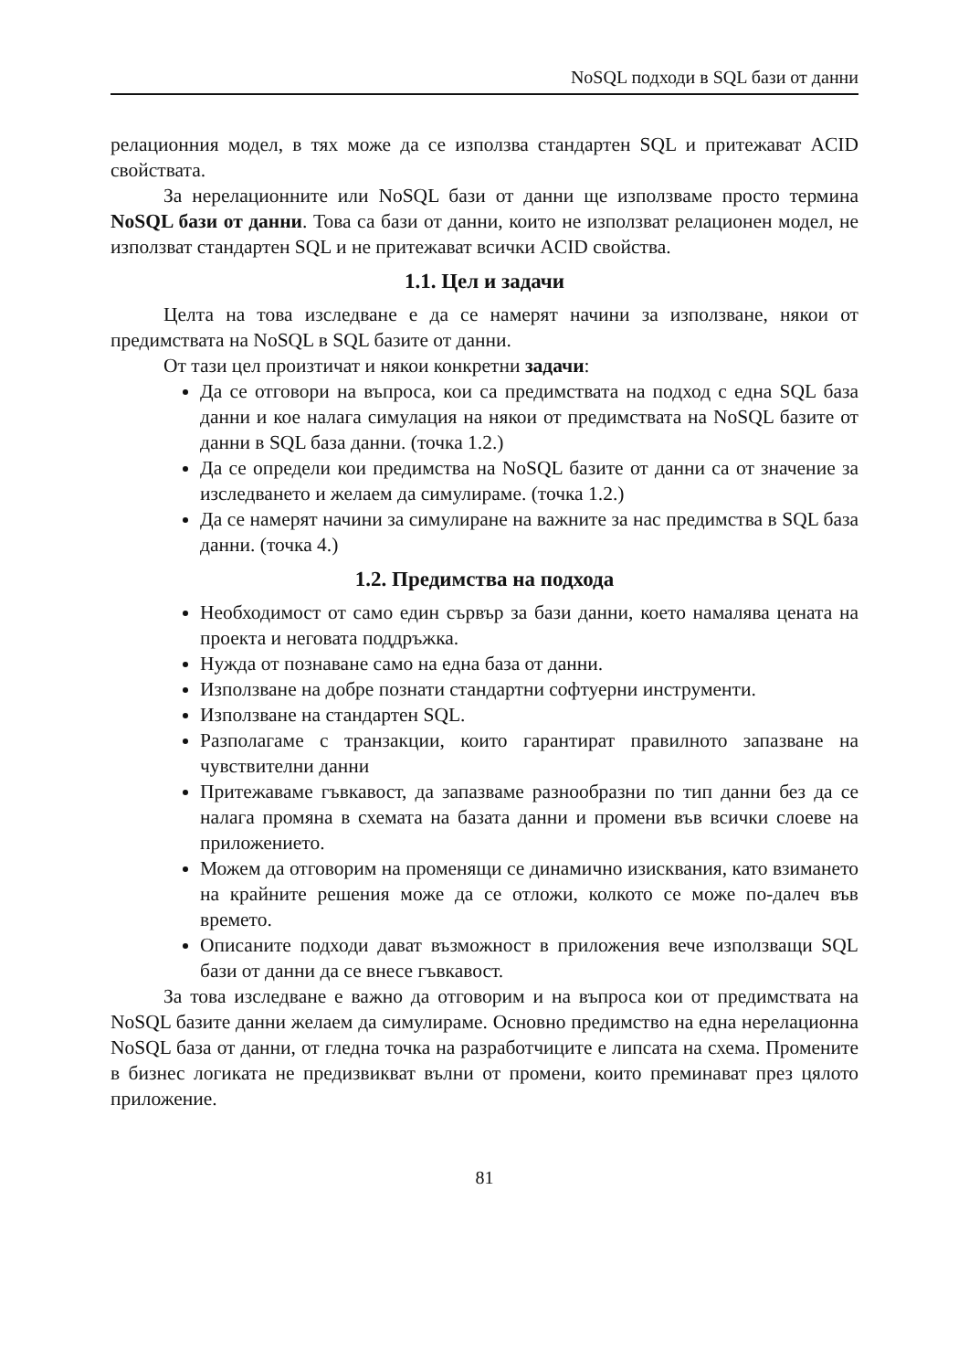NoSQL подходи в SQL бази от данни
релационния модел, в тях може да се използва стандартен SQL и притежават ACID свойствата.
За нерелационните или NoSQL бази от данни ще използваме просто термина NoSQL бази от данни. Това са бази от данни, които не използват релационен модел, не използват стандартен SQL и не притежават всички ACID свойства.
1.1. Цел и задачи
Целта на това изследване е да се намерят начини за използване, някои от предимствата на NoSQL в SQL базите от данни.
От тази цел произтичат и някои конкретни задачи:
Да се отговори на въпроса, кои са предимствата на подход с една SQL база данни и кое налага симулация на някои от предимствата на NoSQL базите от данни в SQL база данни. (точка 1.2.)
Да се определи кои предимства на NoSQL базите от данни са от значение за изследването и желаем да симулираме. (точка 1.2.)
Да се намерят начини за симулиране на важните за нас предимства в SQL база данни. (точка 4.)
1.2. Предимства на подхода
Необходимост от само един сървър за бази данни, което намалява цената на проекта и неговата поддръжка.
Нужда от познаване само на една база от данни.
Използване на добре познати стандартни софтуерни инструменти.
Използване на стандартен SQL.
Разполагаме с транзакции, които гарантират правилното запазване на чувствителни данни
Притежаваме гъвкавост, да запазваме разнообразни по тип данни без да се налага промяна в схемата на базата данни и промени във всички слоеве на приложението.
Можем да отговорим на променящи се динамично изисквания, като взимането на крайните решения може да се отложи, колкото се може по-далеч във времето.
Описаните подходи дават възможност в приложения вече използващи SQL бази от данни да се внесе гъвкавост.
За това изследване е важно да отговорим и на въпроса кои от предимствата на NoSQL базите данни желаем да симулираме. Основно предимство на една нерелационна NoSQL база от данни, от гледна точка на разработчиците е липсата на схема. Промените в бизнес логиката не предизвикват вълни от промени, които преминават през цялото приложение.
81